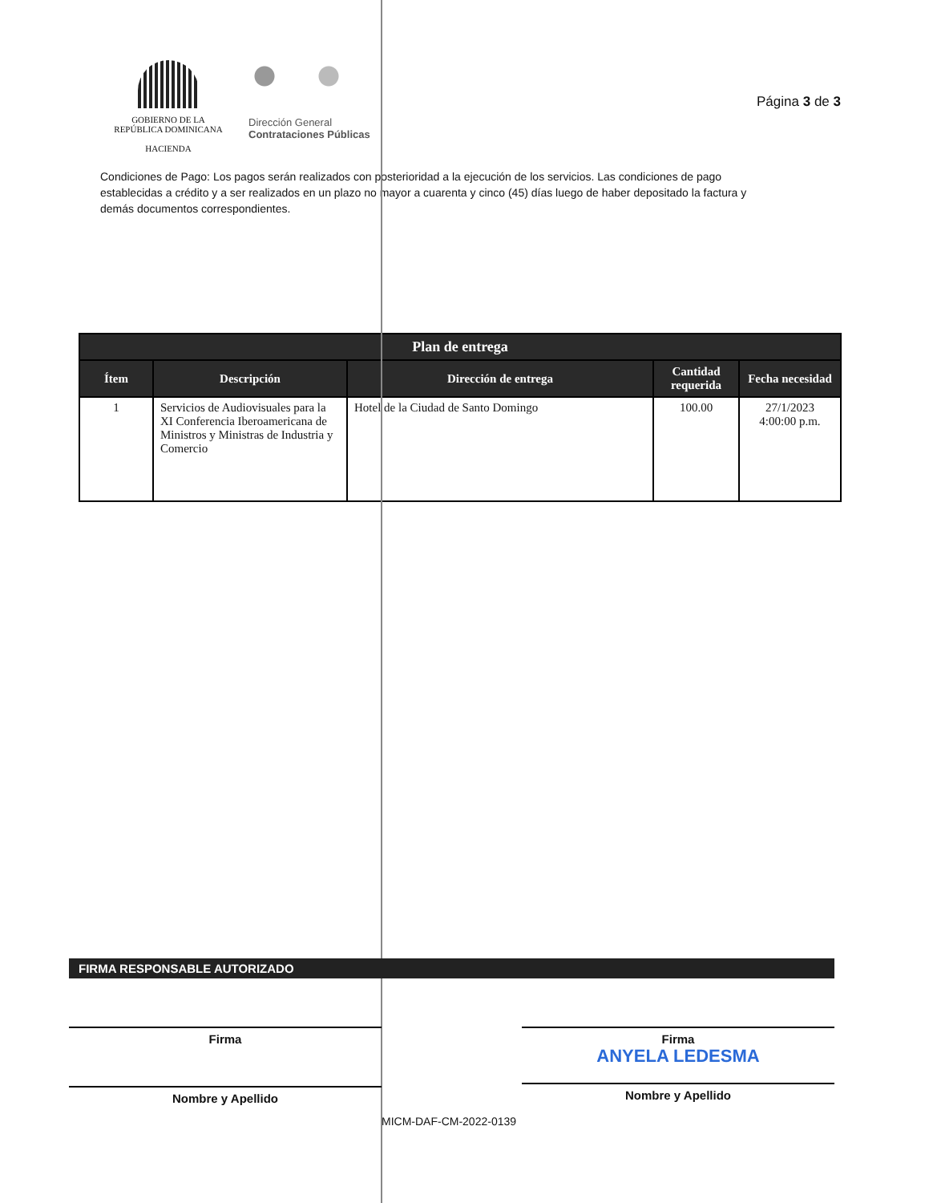GOBIERNO DE LA
REPÚBLICA DOMINICANA
HACIENDA
Dirección General
Contrataciones Públicas
Página 3 de 3
Condiciones de Pago: Los pagos serán realizados con posterioridad a la ejecución de los servicios. Las condiciones de pago establecidas a crédito y a ser realizados en un plazo no mayor a cuarenta y cinco (45) días luego de haber depositado la factura y demás documentos correspondientes.
| Plan de entrega | | | | |
| --- | --- | --- | --- | --- |
| Ítem | Descripción | Dirección de entrega | Cantidad requerida | Fecha necesidad |
| 1 | Servicios de Audiovisuales para la XI Conferencia Iberoamericana de Ministros y Ministras de Industria y Comercio | Hotel de la Ciudad de Santo Domingo | 100.00 | 27/1/2023 4:00:00 p.m. |
FIRMA RESPONSABLE AUTORIZADO
Firma
Nombre y Apellido
Firma
ANYELA LEDESMA
Nombre y Apellido
MICM-DAF-CM-2022-0139